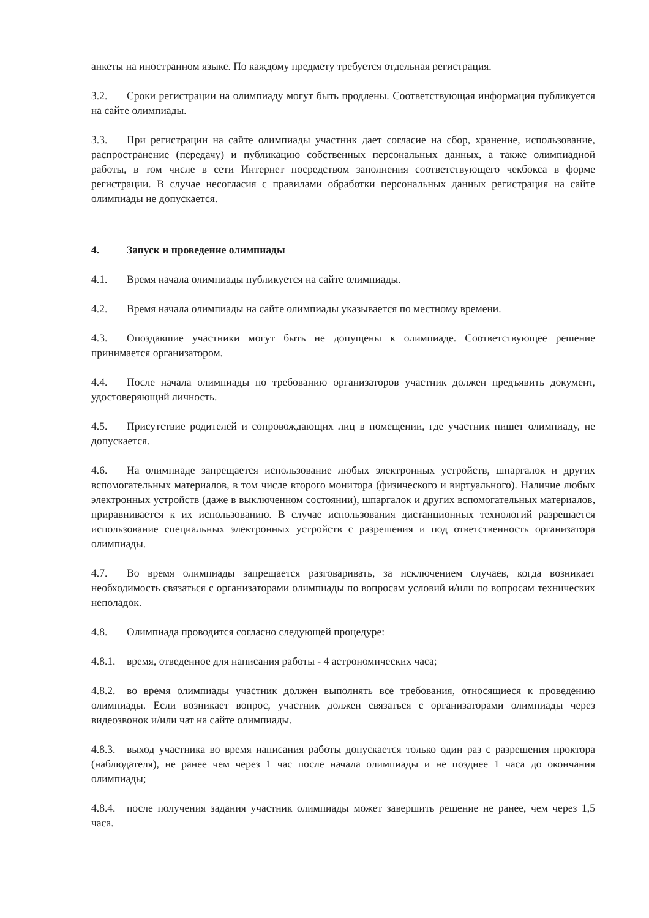анкеты на иностранном языке. По каждому предмету требуется отдельная регистрация.
3.2. Сроки регистрации на олимпиаду могут быть продлены. Соответствующая информация публикуется на сайте олимпиады.
3.3. При регистрации на сайте олимпиады участник дает согласие на сбор, хранение, использование, распространение (передачу) и публикацию собственных персональных данных, а также олимпиадной работы, в том числе в сети Интернет посредством заполнения соответствующего чекбокса в форме регистрации. В случае несогласия с правилами обработки персональных данных регистрация на сайте олимпиады не допускается.
4. Запуск и проведение олимпиады
4.1. Время начала олимпиады публикуется на сайте олимпиады.
4.2. Время начала олимпиады на сайте олимпиады указывается по местному времени.
4.3. Опоздавшие участники могут быть не допущены к олимпиаде. Соответствующее решение принимается организатором.
4.4. После начала олимпиады по требованию организаторов участник должен предъявить документ, удостоверяющий личность.
4.5. Присутствие родителей и сопровождающих лиц в помещении, где участник пишет олимпиаду, не допускается.
4.6. На олимпиаде запрещается использование любых электронных устройств, шпаргалок и других вспомогательных материалов, в том числе второго монитора (физического и виртуального). Наличие любых электронных устройств (даже в выключенном состоянии), шпаргалок и других вспомогательных материалов, приравнивается к их использованию. В случае использования дистанционных технологий разрешается использование специальных электронных устройств с разрешения и под ответственность организатора олимпиады.
4.7. Во время олимпиады запрещается разговаривать, за исключением случаев, когда возникает необходимость связаться с организаторами олимпиады по вопросам условий и/или по вопросам технических неполадок.
4.8. Олимпиада проводится согласно следующей процедуре:
4.8.1. время, отведенное для написания работы - 4 астрономических часа;
4.8.2. во время олимпиады участник должен выполнять все требования, относящиеся к проведению олимпиады. Если возникает вопрос, участник должен связаться с организаторами олимпиады через видеозвонок и/или чат на сайте олимпиады.
4.8.3. выход участника во время написания работы допускается только один раз с разрешения проктора (наблюдателя), не ранее чем через 1 час после начала олимпиады и не позднее 1 часа до окончания олимпиады;
4.8.4. после получения задания участник олимпиады может завершить решение не ранее, чем через 1,5 часа.